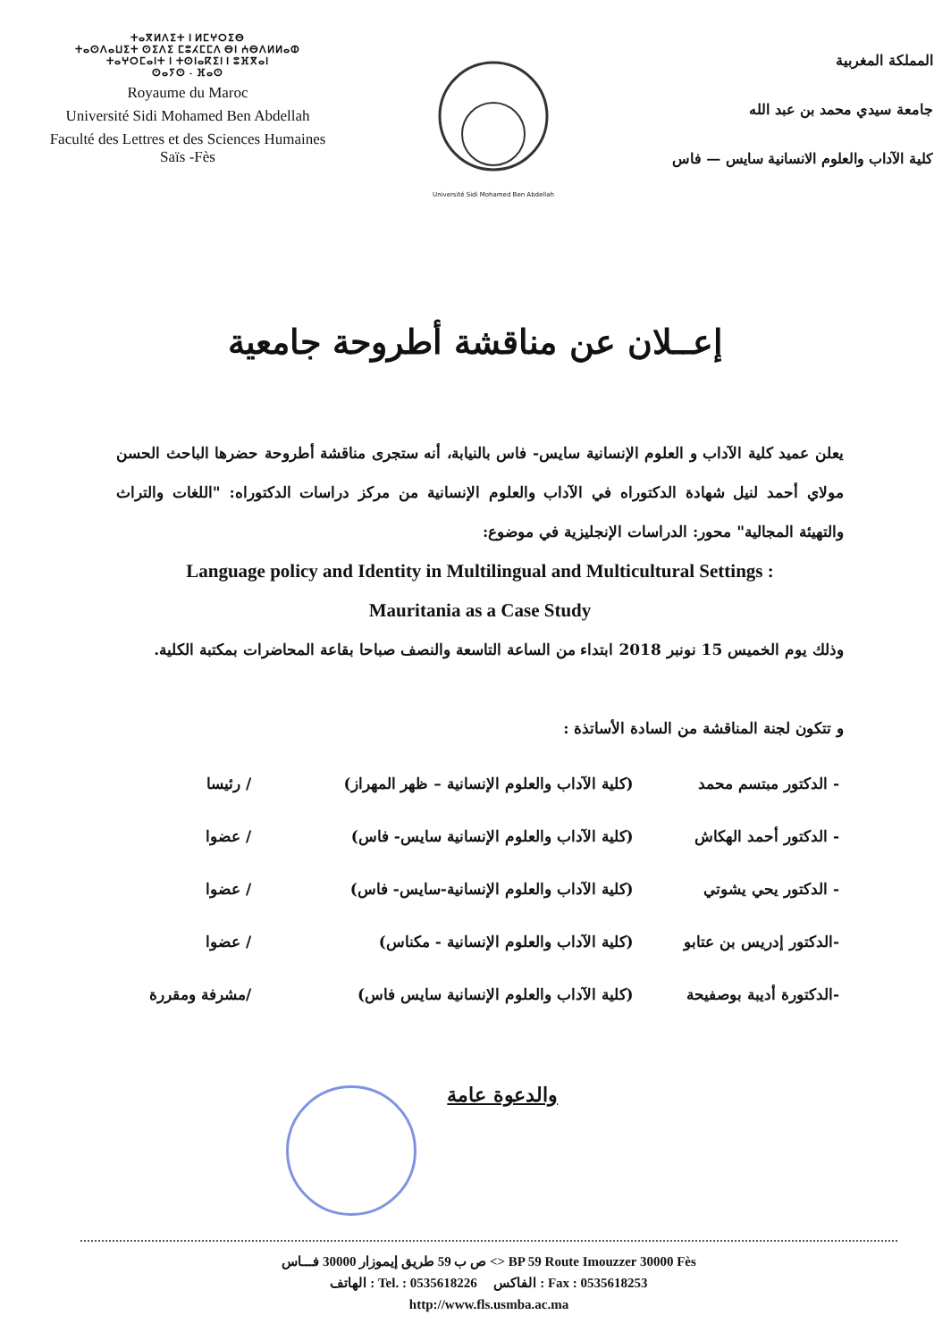ⵜⴰⴳⵍⴷⵉⵜ ⵏ ⵍⵎⵖⵔⵉⴱ
ⵜⴰⵙⴷⴰⵡⵉⵜ ⵙⵉⴷⵉ ⵎⵓⵃⵎⵎⴷ ⴱⵏ ⵄⴱⴷⵍⵍⴰⵀ
ⵜⴰⵖⵔⵎⴰⵏⵜ ⵏ ⵜⵙⵏⴰⴽⵉⵏ ⵏ ⵓⴼⴳⴰⵏ
ⵙⴰⵢⵙ - ⴼⴰⵙ
Royaume du Maroc
Université Sidi Mohamed Ben Abdellah
Faculté des Lettres et des Sciences Humaines
Saïs -Fès
Université Sidi Mohamed Ben Abdellah
المملكة المغربية
جامعة سيدي محمد بن عبد الله
كلية الآداب والعلوم الانسانية سايس — فاس
إعــلان عن مناقشة أطروحة جامعية
يعلن عميد كلية الآداب و العلوم الإنسانية سايس- فاس بالنيابة، أنه ستجرى مناقشة أطروحة حضرها الباحث الحسن مولاي أحمد لنيل شهادة الدكتوراه في الآداب والعلوم الإنسانية من مركز دراسات الدكتوراه: "اللغات والتراث والتهيئة المجالية" محور: الدراسات الإنجليزية في موضوع:
Language policy and Identity in Multilingual and Multicultural Settings :
Mauritania as a Case Study
وذلك يوم الخميس 15 نونبر 2018 ابتداء من الساعة التاسعة والنصف صباحا بقاعة المحاضرات بمكتبة الكلية.
و تتكون لجنة المناقشة من السادة الأساتذة :
| - الدكتور مبتسم محمد | (كلية الآداب والعلوم الإنسانية – ظهر المهراز) | / رئيسا |
| - الدكتور أحمد الهكاش | (كلية الآداب والعلوم الإنسانية سايس- فاس) | / عضوا |
| - الدكتور يحي يشوتي | (كلية الآداب والعلوم الإنسانية-سايس- فاس) | / عضوا |
| -الدكتور إدريس بن عتابو | (كلية الآداب والعلوم الإنسانية - مكناس) | / عضوا |
| -الدكتورة أديبة بوصفيحة | (كلية الآداب والعلوم الإنسانية سايس فاس) | /مشرفة ومقررة |
والدعوة عامة
ص ب 59 طريق إيموزار 30000 فـــاس <> BP 59 Route Imouzzer 30000 Fès
الهاتف : Tel. : 0535618226 الفاكس : Fax : 0535618253
http://www.fls.usmba.ac.ma